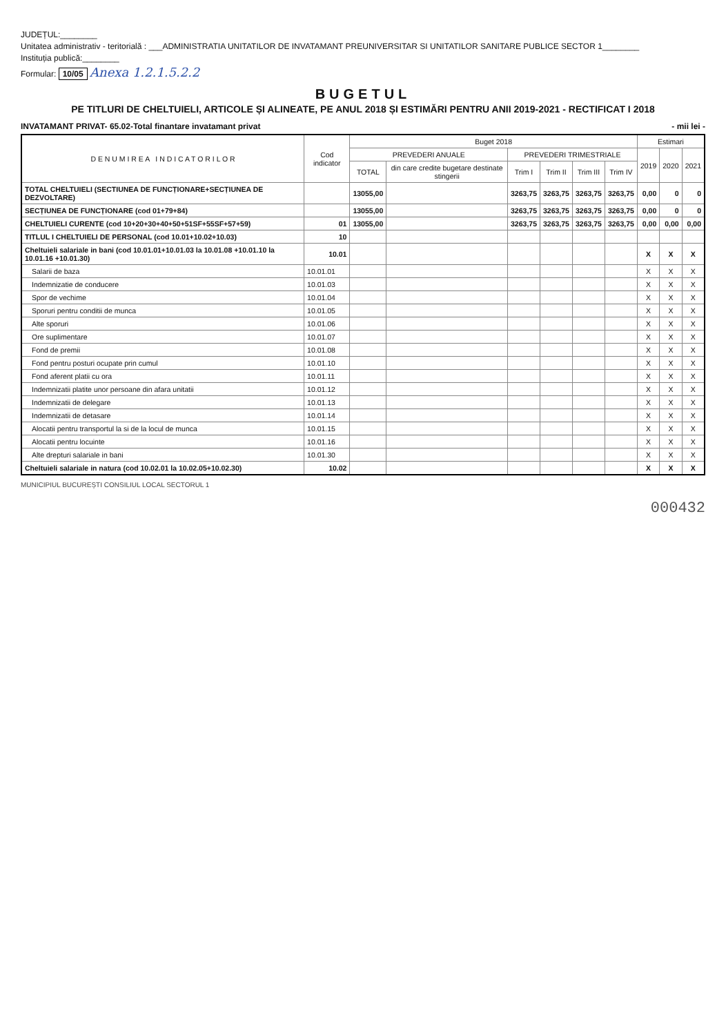JUDEȚUL:________
Unitatea administrativ - teritorială : ___ADMINISTRATIA UNITATILOR DE INVATAMANT PREUNIVERSITAR SI UNITATILOR SANITARE PUBLICE SECTOR 1________
Instituția publică:________
Formular: 10/05 Anexa 1.2.1.5.2.2
BUGETUL
PE TITLURI DE CHELTUIELI, ARTICOLE ȘI ALINEATE, PE ANUL 2018 ȘI ESTIMĂRI PENTRU ANII 2019-2021 - RECTIFICAT I 2018
INVATAMANT PRIVAT- 65.02-Total finantare invatamant privat - mii lei -
| D E N U M I R E A I N D I C A T O R I L O R | Cod indicator | Buget 2018 | | | | | | Estimari | | |
| --- | --- | --- | --- | --- | --- | --- | --- | --- | --- | --- |
| | | PREVEDERI ANUALE | | PREVEDERI TRIMESTRIALE | | | | 2019 | 2020 | 2021 |
| | | TOTAL | din care credite bugetare destinate stingerii | Trim I | Trim II | Trim III | Trim IV | | | |
| TOTAL CHELTUIELI (SECTIUNEA DE FUNCȚIONARE+SECȚIUNEA DE DEZVOLTARE) | | 13055,00 | | 3263,75 | 3263,75 | 3263,75 | 3263,75 | 0,00 | 0 | 0 |
| SECȚIUNEA DE FUNCȚIONARE (cod 01+79+84) | | 13055,00 | | 3263,75 | 3263,75 | 3263,75 | 3263,75 | 0,00 | 0 | 0 |
| CHELTUIELI CURENTE (cod 10+20+30+40+50+51SF+55SF+57+59) | 01 | 13055,00 | | 3263,75 | 3263,75 | 3263,75 | 3263,75 | 0,00 | 0,00 | 0,00 |
| TITLUL I CHELTUIELI DE PERSONAL (cod 10.01+10.02+10.03) | 10 | | | | | | | | | |
| Cheltuieli salariale in bani (cod 10.01.01+10.01.03 la 10.01.08 +10.01.10 la 10.01.16 +10.01.30) | 10.01 | | | | | | | X | X | X |
| Salarii de baza | 10.01.01 | | | | | | | X | X | X |
| Indemnizatie de conducere | 10.01.03 | | | | | | | X | X | X |
| Spor de vechime | 10.01.04 | | | | | | | X | X | X |
| Sporuri pentru conditii de munca | 10.01.05 | | | | | | | X | X | X |
| Alte sporuri | 10.01.06 | | | | | | | X | X | X |
| Ore suplimentare | 10.01.07 | | | | | | | X | X | X |
| Fond de premii | 10.01.08 | | | | | | | X | X | X |
| Fond pentru posturi ocupate prin cumul | 10.01.10 | | | | | | | X | X | X |
| Fond aferent platii cu ora | 10.01.11 | | | | | | | X | X | X |
| Indemnizatii platite unor persoane din afara unitatii | 10.01.12 | | | | | | | X | X | X |
| Indemnizatii de delegare | 10.01.13 | | | | | | | X | X | X |
| Indemnizatii de detasare | 10.01.14 | | | | | | | X | X | X |
| Alocatii pentru transportul la si de la locul de munca | 10.01.15 | | | | | | | X | X | X |
| Alocatii pentru locuinte | 10.01.16 | | | | | | | X | X | X |
| Alte drepturi salariale in bani | 10.01.30 | | | | | | | X | X | X |
| Cheltuieli salariale in natura (cod 10.02.01 la 10.02.05+10.02.30) | 10.02 | | | | | | | X | X | X |
MUNICIPIUL BUCUREȘTI CONSILIUL LOCAL SECTORUL 1
000432